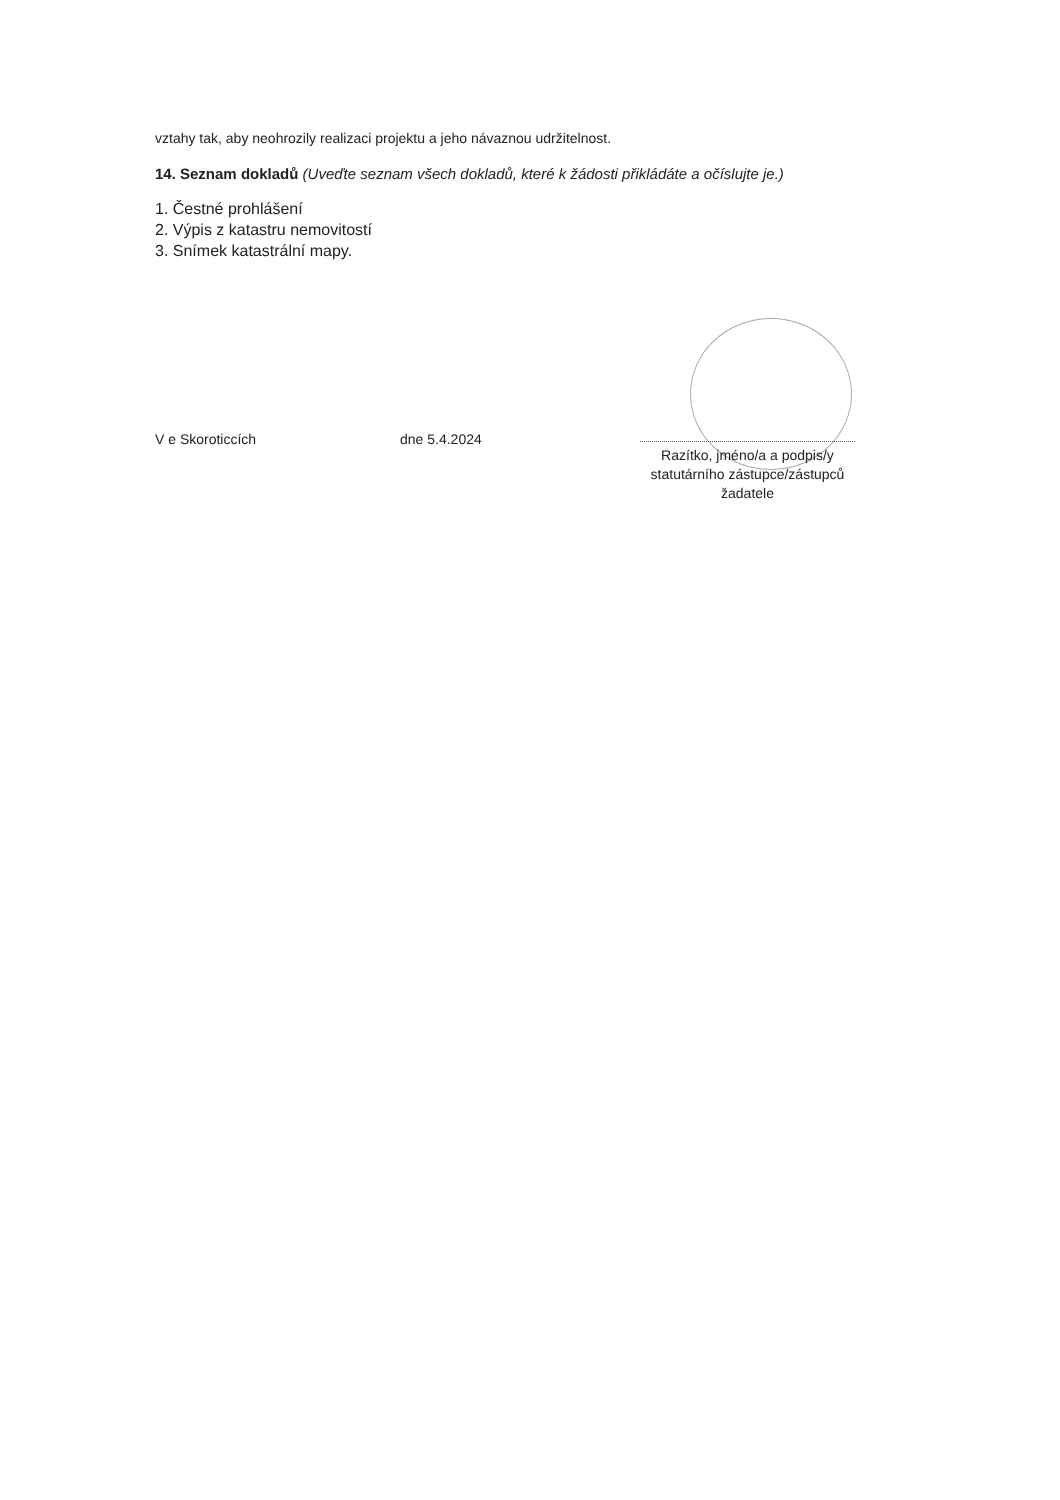vztahy tak, aby neohrozily realizaci projektu a jeho návaznou udržitelnost.
14. Seznam dokladů (Uveďte seznam všech dokladů, které k žádosti přikládáte a očíslujte je.)
1. Čestné prohlášení
2. Výpis z katastru nemovitostí
3. Snímek katastrální mapy.
V e Skoroticcích dne 5.4.2024
Razítko, jméno/a a podpis/y statutárního zástupce/zástupců žadatele